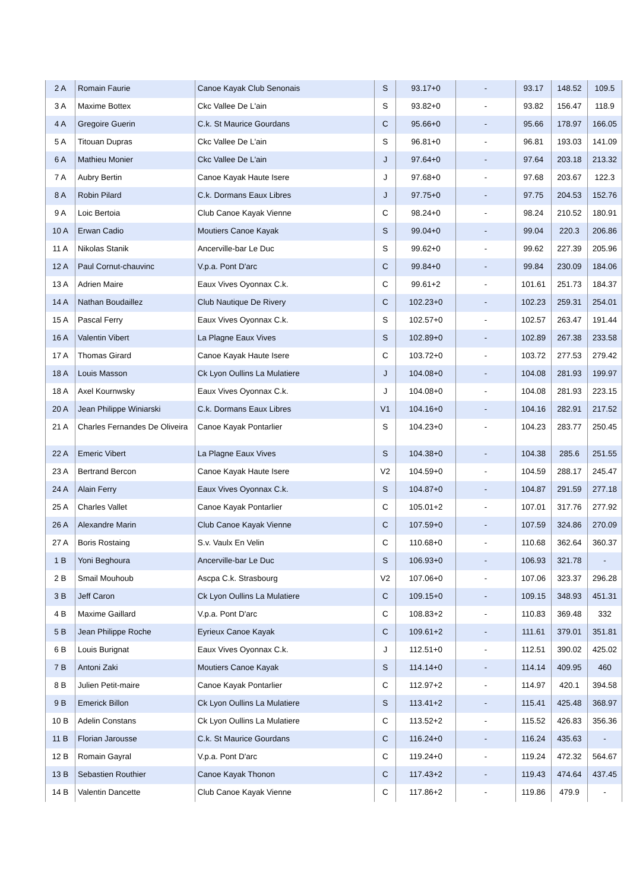| 2 A | Romain Faurie | Canoe Kayak Club Senonais | S | 93.17+0 | - | 93.17 | 148.52 | 109.5 |
| 3 A | Maxime Bottex | Ckc Vallee De L'ain | S | 93.82+0 | - | 93.82 | 156.47 | 118.9 |
| 4 A | Gregoire Guerin | C.k. St Maurice Gourdans | C | 95.66+0 | - | 95.66 | 178.97 | 166.05 |
| 5 A | Titouan Dupras | Ckc Vallee De L'ain | S | 96.81+0 | - | 96.81 | 193.03 | 141.09 |
| 6 A | Mathieu Monier | Ckc Vallee De L'ain | J | 97.64+0 | - | 97.64 | 203.18 | 213.32 |
| 7 A | Aubry Bertin | Canoe Kayak Haute Isere | J | 97.68+0 | - | 97.68 | 203.67 | 122.3 |
| 8 A | Robin Pilard | C.k. Dormans Eaux Libres | J | 97.75+0 | - | 97.75 | 204.53 | 152.76 |
| 9 A | Loic Bertoia | Club Canoe Kayak Vienne | C | 98.24+0 | - | 98.24 | 210.52 | 180.91 |
| 10 A | Erwan Cadio | Moutiers Canoe Kayak | S | 99.04+0 | - | 99.04 | 220.3 | 206.86 |
| 11 A | Nikolas Stanik | Ancerville-bar Le Duc | S | 99.62+0 | - | 99.62 | 227.39 | 205.96 |
| 12 A | Paul Cornut-chauvinc | V.p.a. Pont D'arc | C | 99.84+0 | - | 99.84 | 230.09 | 184.06 |
| 13 A | Adrien Maire | Eaux Vives Oyonnax C.k. | C | 99.61+2 | - | 101.61 | 251.73 | 184.37 |
| 14 A | Nathan Boudaillez | Club Nautique De Rivery | C | 102.23+0 | - | 102.23 | 259.31 | 254.01 |
| 15 A | Pascal Ferry | Eaux Vives Oyonnax C.k. | S | 102.57+0 | - | 102.57 | 263.47 | 191.44 |
| 16 A | Valentin Vibert | La Plagne Eaux Vives | S | 102.89+0 | - | 102.89 | 267.38 | 233.58 |
| 17 A | Thomas Girard | Canoe Kayak Haute Isere | C | 103.72+0 | - | 103.72 | 277.53 | 279.42 |
| 18 A | Louis Masson | Ck Lyon Oullins La Mulatiere | J | 104.08+0 | - | 104.08 | 281.93 | 199.97 |
| 18 A | Axel Kournwsky | Eaux Vives Oyonnax C.k. | J | 104.08+0 | - | 104.08 | 281.93 | 223.15 |
| 20 A | Jean Philippe Winiarski | C.k. Dormans Eaux Libres | V1 | 104.16+0 | - | 104.16 | 282.91 | 217.52 |
| 21 A | Charles Fernandes De Oliveira | Canoe Kayak Pontarlier | S | 104.23+0 | - | 104.23 | 283.77 | 250.45 |
| 22 A | Emeric Vibert | La Plagne Eaux Vives | S | 104.38+0 | - | 104.38 | 285.6 | 251.55 |
| 23 A | Bertrand Bercon | Canoe Kayak Haute Isere | V2 | 104.59+0 | - | 104.59 | 288.17 | 245.47 |
| 24 A | Alain Ferry | Eaux Vives Oyonnax C.k. | S | 104.87+0 | - | 104.87 | 291.59 | 277.18 |
| 25 A | Charles Vallet | Canoe Kayak Pontarlier | C | 105.01+2 | - | 107.01 | 317.76 | 277.92 |
| 26 A | Alexandre Marin | Club Canoe Kayak Vienne | C | 107.59+0 | - | 107.59 | 324.86 | 270.09 |
| 27 A | Boris Rostaing | S.v. Vaulx En Velin | C | 110.68+0 | - | 110.68 | 362.64 | 360.37 |
| 1 B | Yoni Beghoura | Ancerville-bar Le Duc | S | 106.93+0 | - | 106.93 | 321.78 | - |
| 2 B | Smail Mouhoub | Ascpa C.k. Strasbourg | V2 | 107.06+0 | - | 107.06 | 323.37 | 296.28 |
| 3 B | Jeff Caron | Ck Lyon Oullins La Mulatiere | C | 109.15+0 | - | 109.15 | 348.93 | 451.31 |
| 4 B | Maxime Gaillard | V.p.a. Pont D'arc | C | 108.83+2 | - | 110.83 | 369.48 | 332 |
| 5 B | Jean Philippe Roche | Eyrieux Canoe Kayak | C | 109.61+2 | - | 111.61 | 379.01 | 351.81 |
| 6 B | Louis Burignat | Eaux Vives Oyonnax C.k. | J | 112.51+0 | - | 112.51 | 390.02 | 425.02 |
| 7 B | Antoni Zaki | Moutiers Canoe Kayak | S | 114.14+0 | - | 114.14 | 409.95 | 460 |
| 8 B | Julien Petit-maire | Canoe Kayak Pontarlier | C | 112.97+2 | - | 114.97 | 420.1 | 394.58 |
| 9 B | Emerick Billon | Ck Lyon Oullins La Mulatiere | S | 113.41+2 | - | 115.41 | 425.48 | 368.97 |
| 10 B | Adelin Constans | Ck Lyon Oullins La Mulatiere | C | 113.52+2 | - | 115.52 | 426.83 | 356.36 |
| 11 B | Florian Jarousse | C.k. St Maurice Gourdans | C | 116.24+0 | - | 116.24 | 435.63 | - |
| 12 B | Romain Gayral | V.p.a. Pont D'arc | C | 119.24+0 | - | 119.24 | 472.32 | 564.67 |
| 13 B | Sebastien Routhier | Canoe Kayak Thonon | C | 117.43+2 | - | 119.43 | 474.64 | 437.45 |
| 14 B | Valentin Dancette | Club Canoe Kayak Vienne | C | 117.86+2 | - | 119.86 | 479.9 | - |